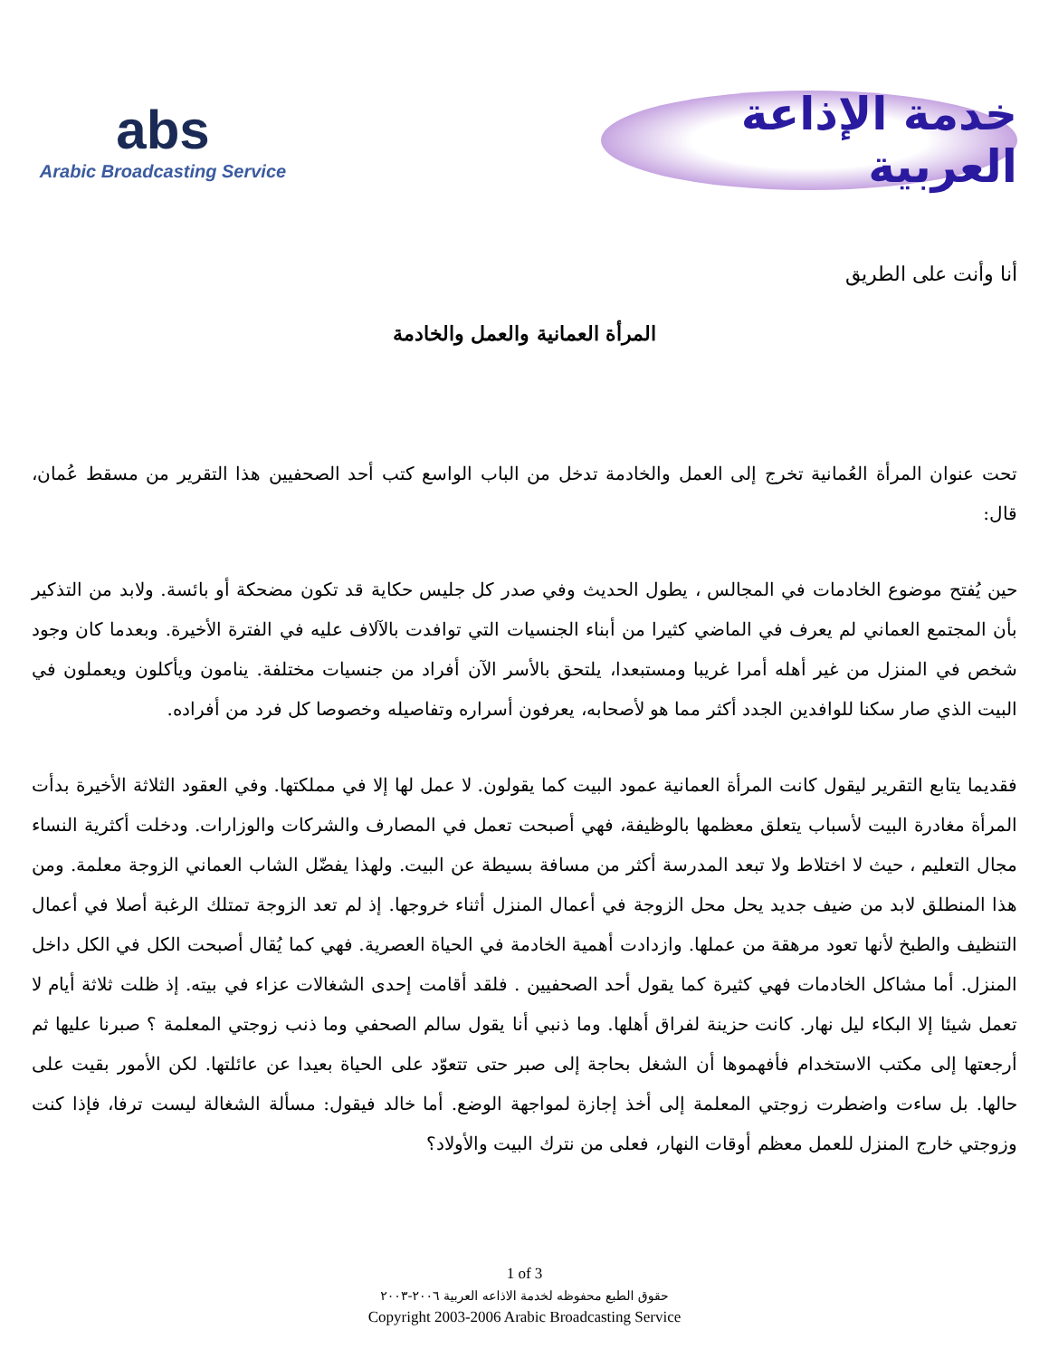abs
Arabic Broadcasting Service
خدمة الإذاعة العربية
أنا وأنت على الطريق
المرأة العمانية والعمل والخادمة
تحت عنوان المرأة العُمانية تخرج إلى العمل والخادمة تدخل من الباب الواسع كتب أحد الصحفيين هذا التقرير من مسقط عُمان، قال:
حين يُفتح موضوع الخادمات في المجالس ، يطول الحديث وفي صدر كل جليس حكاية قد تكون مضحكة أو بائسة. ولابد من التذكير بأن المجتمع العماني لم يعرف في الماضي كثيرا من أبناء الجنسيات التي توافدت بالآلاف عليه في الفترة الأخيرة. وبعدما كان وجود شخص في المنزل من غير أهله أمرا غريبا ومستبعدا، يلتحق بالأسر الآن أفراد من جنسيات مختلفة. ينامون ويأكلون ويعملون في البيت الذي صار سكنا للوافدين الجدد أكثر مما هو لأصحابه، يعرفون أسراره وتفاصيله وخصوصا كل فرد من أفراده.
فقديما يتابع التقرير ليقول كانت المرأة العمانية عمود البيت كما يقولون. لا عمل لها إلا في مملكتها. وفي العقود الثلاثة الأخيرة بدأت المرأة مغادرة البيت لأسباب يتعلق معظمها بالوظيفة، فهي أصبحت تعمل في المصارف والشركات والوزارات. ودخلت أكثرية النساء مجال التعليم ، حيث لا اختلاط ولا تبعد المدرسة أكثر من مسافة بسيطة عن البيت. ولهذا يفضّل الشاب العماني الزوجة معلمة. ومن هذا المنطلق لابد من ضيف جديد يحل محل الزوجة في أعمال المنزل أثناء خروجها. إذ لم تعد الزوجة تمتلك الرغبة أصلا في أعمال التنظيف والطبخ لأنها تعود مرهقة من عملها. وازدادت أهمية الخادمة في الحياة العصرية. فهي كما يُقال أصبحت الكل في الكل داخل المنزل. أما مشاكل الخادمات فهي كثيرة كما يقول أحد الصحفيين . فلقد أقامت إحدى الشغالات عزاء في بيته. إذ ظلت ثلاثة أيام لا تعمل شيئا إلا البكاء ليل نهار. كانت حزينة لفراق أهلها. وما ذنبي أنا يقول سالم الصحفي وما ذنب زوجتي المعلمة ؟ صبرنا عليها ثم أرجعتها إلى مكتب الاستخدام فأفهموها أن الشغل بحاجة إلى صبر حتى تتعوّد على الحياة بعيدا عن عائلتها. لكن الأمور بقيت على حالها. بل ساءت واضطرت زوجتي المعلمة إلى أخذ إجازة لمواجهة الوضع. أما خالد فيقول: مسألة الشغالة ليست ترفا، فإذا كنت وزوجتي خارج المنزل للعمل معظم أوقات النهار، فعلى من نترك البيت والأولاد؟
1 of 3
حقوق الطبع محفوظه لخدمة الاذاعه العربية ٢٠٠٦-٢٠٠٣
Copyright 2003-2006 Arabic Broadcasting Service